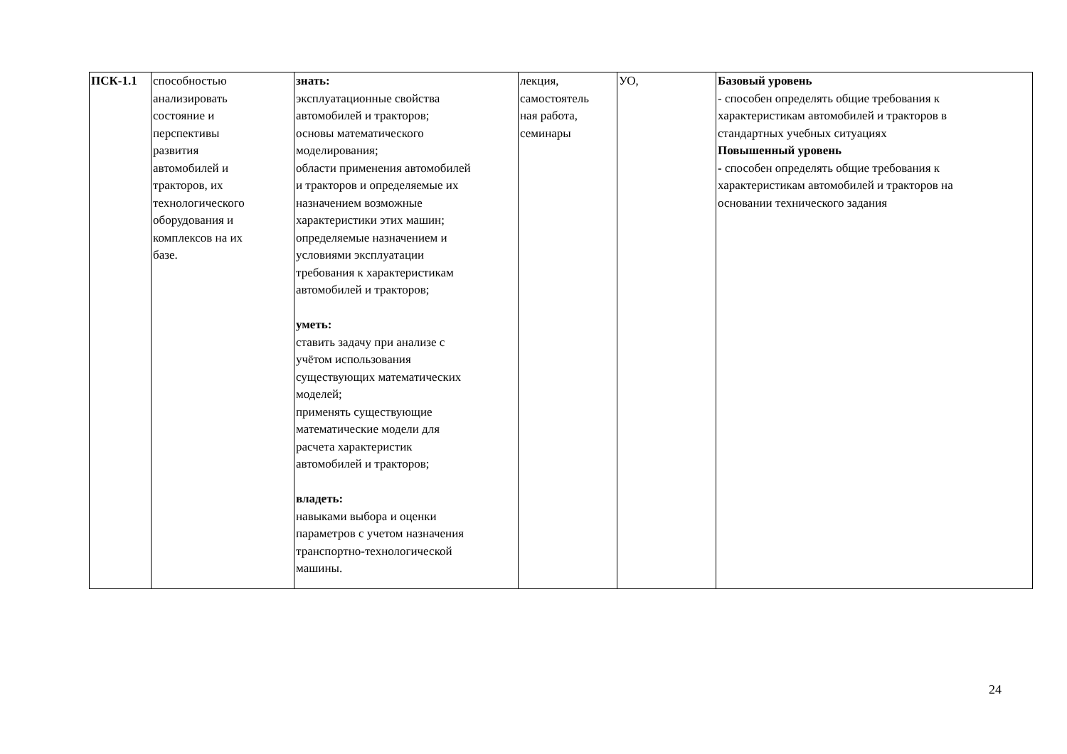| ПСК-1.1 | способностью анализировать состояние и перспективы развития автомобилей и тракторов, их технологического оборудования и комплексов на их базе. | знать: эксплуатационные свойства автомобилей и тракторов; основы математического моделирования; области применения автомобилей и тракторов и определяемые их назначением возможные характеристики этих машин; определяемые назначением и условиями эксплуатации требования к характеристикам автомобилей и тракторов; уметь: ставить задачу при анализе с учётом использования существующих математических моделей; применять существующие математические модели для расчета характеристик автомобилей и тракторов; владеть: навыками выбора и оценки параметров с учетом назначения транспортно-технологической машины. | лекция, самостоятель ная работа, семинары | УО, | Базовый уровень - способен определять общие требования к характеристикам автомобилей и тракторов в стандартных учебных ситуациях Повышенный уровень - способен определять общие требования к характеристикам автомобилей и тракторов на основании технического задания |
24